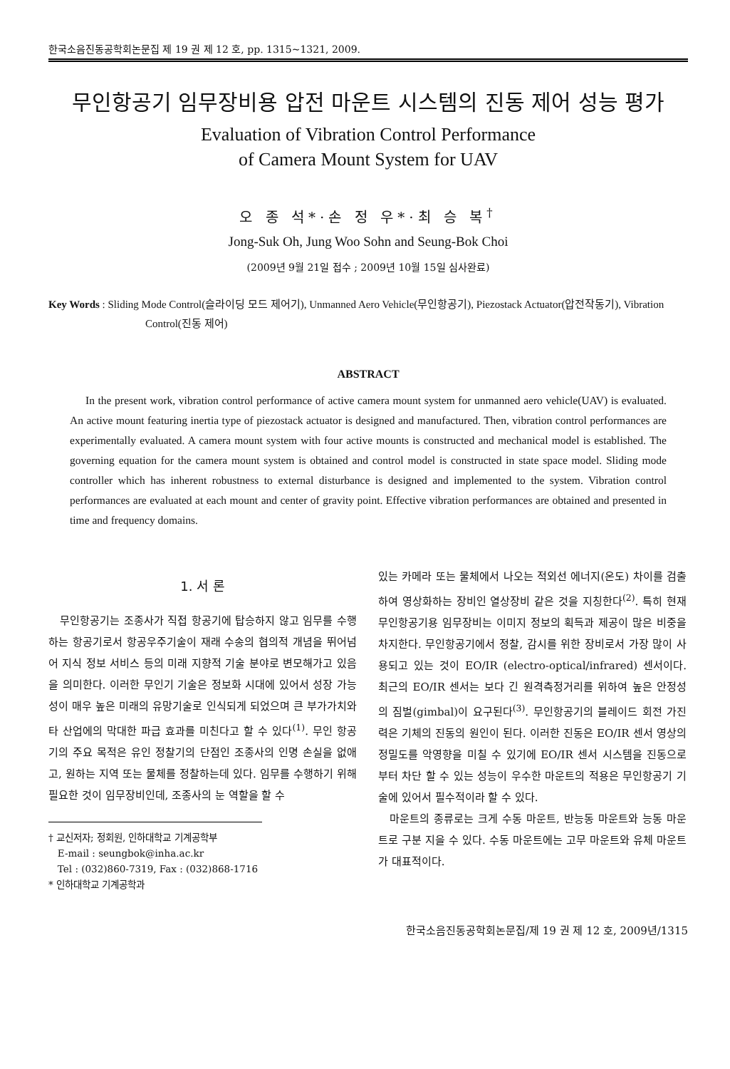한국소음진동공학회논문집 제 19 권 제 12 호, pp. 1315~1321, 2009.
무인항공기 임무장비용 압전 마운트 시스템의 진동 제어 성능 평가
Evaluation of Vibration Control Performance
of Camera Mount System for UAV
오 종 석*·손 정 우*·최 승 복<sup>†</sup>
Jong-Suk Oh, Jung Woo Sohn and Seung-Bok Choi
(2009년 9월 21일 접수 ; 2009년 10월 15일 심사완료)
Key Words : Sliding Mode Control(슬라이딩 모드 제어기), Unmanned Aero Vehicle(무인항공기), Piezostack Actuator(압전작동기), Vibration Control(진동 제어)
ABSTRACT
In the present work, vibration control performance of active camera mount system for unmanned aero vehicle(UAV) is evaluated. An active mount featuring inertia type of piezostack actuator is designed and manufactured. Then, vibration control performances are experimentally evaluated. A camera mount system with four active mounts is constructed and mechanical model is established. The governing equation for the camera mount system is obtained and control model is constructed in state space model. Sliding mode controller which has inherent robustness to external disturbance is designed and implemented to the system. Vibration control performances are evaluated at each mount and center of gravity point. Effective vibration performances are obtained and presented in time and frequency domains.
1. 서 론
무인항공기는 조종사가 직접 항공기에 탑승하지 않고 임무를 수행하는 항공기로서 항공우주기술이 재래 수송의 협의적 개념을 뛰어넘어 지식 정보 서비스 등의 미래 지향적 기술 분야로 변모해가고 있음을 의미한다. 이러한 무인기 기술은 정보화 시대에 있어서 성장 가능성이 매우 높은 미래의 유망기술로 인식되게 되었으며 큰 부가가치와 타 산업에의 막대한 파급 효과를 미친다고 할 수 있다<sup>(1)</sup>. 무인 항공기의 주요 목적은 유인 정찰기의 단점인 조종사의 인명 손실을 없애고, 원하는 지역 또는 물체를 정찰하는데 있다. 임무를 수행하기 위해 필요한 것이 임무장비인데, 조종사의 눈 역할을 할 수
† 교신저자; 정회원, 인하대학교 기계공학부
E-mail : seungbok@inha.ac.kr
Tel : (032)860-7319, Fax : (032)868-1716
* 인하대학교 기계공학과
있는 카메라 또는 물체에서 나오는 적외선 에너지(온도) 차이를 검출하여 영상화하는 장비인 열상장비 같은 것을 지칭한다<sup>(2)</sup>. 특히 현재 무인항공기용 임무장비는 이미지 정보의 획득과 제공이 많은 비중을 차지한다. 무인항공기에서 정찰, 감시를 위한 장비로서 가장 많이 사용되고 있는 것이 EO/IR (electro-optical/infrared) 센서이다. 최근의 EO/IR 센서는 보다 긴 원격측정거리를 위하여 높은 안정성의 짐벌(gimbal)이 요구된다<sup>(3)</sup>. 무인항공기의 블레이드 회전 가진력은 기체의 진동의 원인이 된다. 이러한 진동은 EO/IR 센서 영상의 정밀도를 악영향을 미칠 수 있기에 EO/IR 센서 시스템을 진동으로부터 차단 할 수 있는 성능이 우수한 마운트의 적용은 무인항공기 기술에 있어서 필수적이라 할 수 있다.
마운트의 종류로는 크게 수동 마운트, 반능동 마운트와 능동 마운트로 구분 지을 수 있다. 수동 마운트에는 고무 마운트와 유체 마운트가 대표적이다.
한국소음진동공학회논문집/제 19 권 제 12 호, 2009년/1315